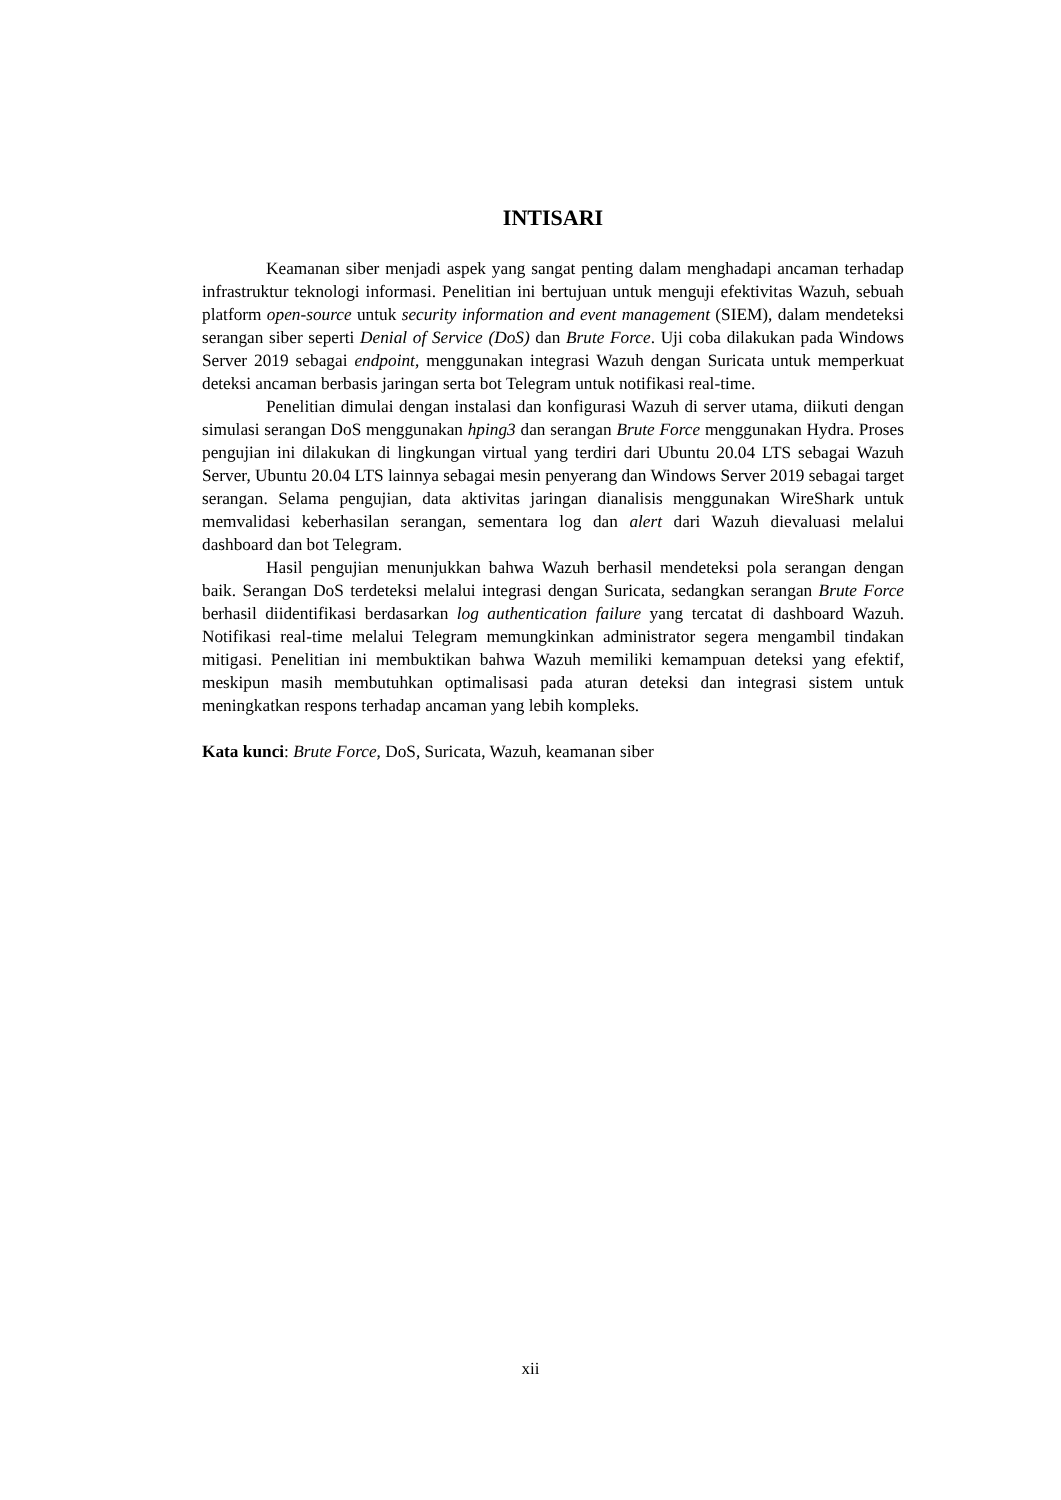INTISARI
Keamanan siber menjadi aspek yang sangat penting dalam menghadapi ancaman terhadap infrastruktur teknologi informasi. Penelitian ini bertujuan untuk menguji efektivitas Wazuh, sebuah platform open-source untuk security information and event management (SIEM), dalam mendeteksi serangan siber seperti Denial of Service (DoS) dan Brute Force. Uji coba dilakukan pada Windows Server 2019 sebagai endpoint, menggunakan integrasi Wazuh dengan Suricata untuk memperkuat deteksi ancaman berbasis jaringan serta bot Telegram untuk notifikasi real-time.
Penelitian dimulai dengan instalasi dan konfigurasi Wazuh di server utama, diikuti dengan simulasi serangan DoS menggunakan hping3 dan serangan Brute Force menggunakan Hydra. Proses pengujian ini dilakukan di lingkungan virtual yang terdiri dari Ubuntu 20.04 LTS sebagai Wazuh Server, Ubuntu 20.04 LTS lainnya sebagai mesin penyerang dan Windows Server 2019 sebagai target serangan. Selama pengujian, data aktivitas jaringan dianalisis menggunakan WireShark untuk memvalidasi keberhasilan serangan, sementara log dan alert dari Wazuh dievaluasi melalui dashboard dan bot Telegram.
Hasil pengujian menunjukkan bahwa Wazuh berhasil mendeteksi pola serangan dengan baik. Serangan DoS terdeteksi melalui integrasi dengan Suricata, sedangkan serangan Brute Force berhasil diidentifikasi berdasarkan log authentication failure yang tercatat di dashboard Wazuh. Notifikasi real-time melalui Telegram memungkinkan administrator segera mengambil tindakan mitigasi. Penelitian ini membuktikan bahwa Wazuh memiliki kemampuan deteksi yang efektif, meskipun masih membutuhkan optimalisasi pada aturan deteksi dan integrasi sistem untuk meningkatkan respons terhadap ancaman yang lebih kompleks.
Kata kunci: Brute Force, DoS, Suricata, Wazuh, keamanan siber
xii